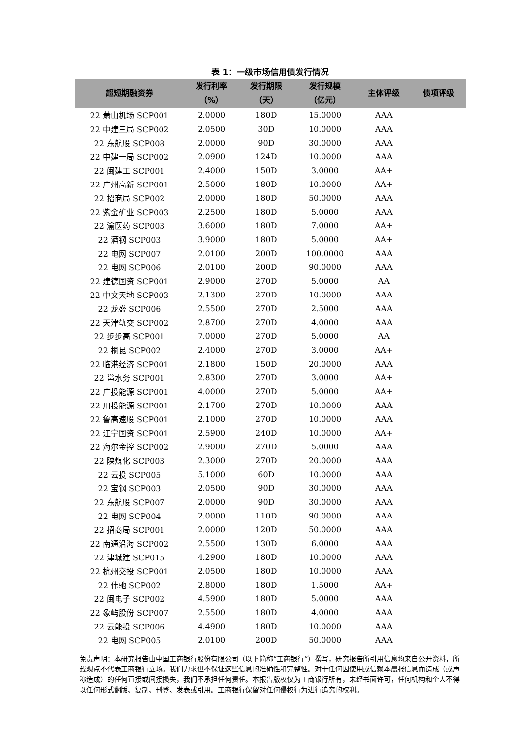表 1：一级市场信用债发行情况
| 超短期融资券 | 发行利率 （%） | 发行期限 （天） | 发行规模 （亿元） | 主体评级 | 债项评级 |
| --- | --- | --- | --- | --- | --- |
| 22 萧山机场 SCP001 | 2.0000 | 180D | 15.0000 | AAA | |
| 22 中建三局 SCP002 | 2.0500 | 30D | 10.0000 | AAA | |
| 22 东航股 SCP008 | 2.0000 | 90D | 30.0000 | AAA | |
| 22 中建一局 SCP002 | 2.0900 | 124D | 10.0000 | AAA | |
| 22 闽建工 SCP001 | 2.4000 | 150D | 3.0000 | AA+ | |
| 22 广州高新 SCP001 | 2.5000 | 180D | 10.0000 | AA+ | |
| 22 招商局 SCP002 | 2.0000 | 180D | 50.0000 | AAA | |
| 22 紫金矿业 SCP003 | 2.2500 | 180D | 5.0000 | AAA | |
| 22 渝医药 SCP003 | 3.6000 | 180D | 7.0000 | AA+ | |
| 22 酒钢 SCP003 | 3.9000 | 180D | 5.0000 | AA+ | |
| 22 电网 SCP007 | 2.0100 | 200D | 100.0000 | AAA | |
| 22 电网 SCP006 | 2.0100 | 200D | 90.0000 | AAA | |
| 22 建德国资 SCP001 | 2.9000 | 270D | 5.0000 | AA | |
| 22 中文天地 SCP003 | 2.1300 | 270D | 10.0000 | AAA | |
| 22 龙盛 SCP006 | 2.5500 | 270D | 2.5000 | AAA | |
| 22 天津轨交 SCP002 | 2.8700 | 270D | 4.0000 | AAA | |
| 22 步步高 SCP001 | 7.0000 | 270D | 5.0000 | AA | |
| 22 桐昆 SCP002 | 2.4000 | 270D | 3.0000 | AA+ | |
| 22 临港经济 SCP001 | 2.1800 | 150D | 20.0000 | AAA | |
| 22 邕水务 SCP001 | 2.8300 | 270D | 3.0000 | AA+ | |
| 22 广投能源 SCP001 | 4.0000 | 270D | 5.0000 | AA+ | |
| 22 川投能源 SCP001 | 2.1700 | 270D | 10.0000 | AAA | |
| 22 鲁高速股 SCP001 | 2.1000 | 270D | 10.0000 | AAA | |
| 22 江宁国资 SCP001 | 2.5900 | 240D | 10.0000 | AA+ | |
| 22 海尔金控 SCP002 | 2.9000 | 270D | 5.0000 | AAA | |
| 22 陕煤化 SCP003 | 2.3000 | 270D | 20.0000 | AAA | |
| 22 云投 SCP005 | 5.1000 | 60D | 10.0000 | AAA | |
| 22 宝钢 SCP003 | 2.0500 | 90D | 30.0000 | AAA | |
| 22 东航股 SCP007 | 2.0000 | 90D | 30.0000 | AAA | |
| 22 电网 SCP004 | 2.0000 | 110D | 90.0000 | AAA | |
| 22 招商局 SCP001 | 2.0000 | 120D | 50.0000 | AAA | |
| 22 南通沿海 SCP002 | 2.5500 | 130D | 6.0000 | AAA | |
| 22 津城建 SCP015 | 4.2900 | 180D | 10.0000 | AAA | |
| 22 杭州交投 SCP001 | 2.0500 | 180D | 10.0000 | AAA | |
| 22 伟驰 SCP002 | 2.8000 | 180D | 1.5000 | AA+ | |
| 22 闽电子 SCP002 | 4.5900 | 180D | 5.0000 | AAA | |
| 22 象屿股份 SCP007 | 2.5500 | 180D | 4.0000 | AAA | |
| 22 云能投 SCP006 | 4.4900 | 180D | 10.0000 | AAA | |
| 22 电网 SCP005 | 2.0100 | 200D | 50.0000 | AAA | |
免责声明：本研究报告由中国工商银行股份有限公司（以下简称“工商银行”）撰写，研究报告所引用信息均来自公开资料，所载观点不代表工商银行立场。我们力求但不保证这些信息的准确性和完整性。对于任何因使用或信赖本晨报信息而造成（或声称造成）的任何直接或间接损失，我们不承担任何责任。本报告版权仅为工商银行所有，未经书面许可，任何机构和个人不得以任何形式翻版、复制、刊登、发表或引用。工商银行保留对任何侵权行为进行追究的权利。